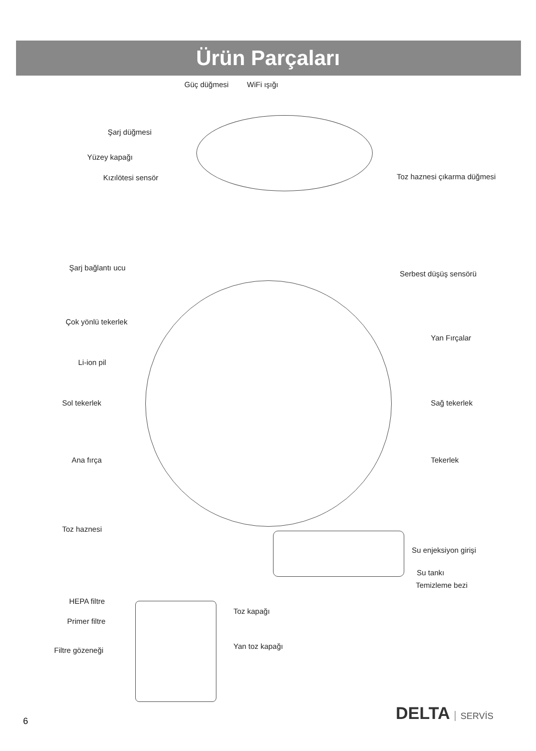Ürün Parçaları
Güç düğmesi WiFi ışığı
Şarj düğmesi
Yüzey kapağı
Kızılötesi sensör Toz haznesi çıkarma düğmesi
Şarj bağlantı ucu
Serbest düşüş sensörü
Çok yönlü tekerlek
Yan Fırçalar
Li-ion pil
Sol tekerlek Sağ tekerlek
Ana fırça Tekerlek
Toz haznesi
Su enjeksiyon girişi
Su tankı
Temizleme bezi
HEPA filtre
Toz kapağı
Primer filtre
Yan toz kapağı Filtre gözeneği
DELTA SERVİS
6